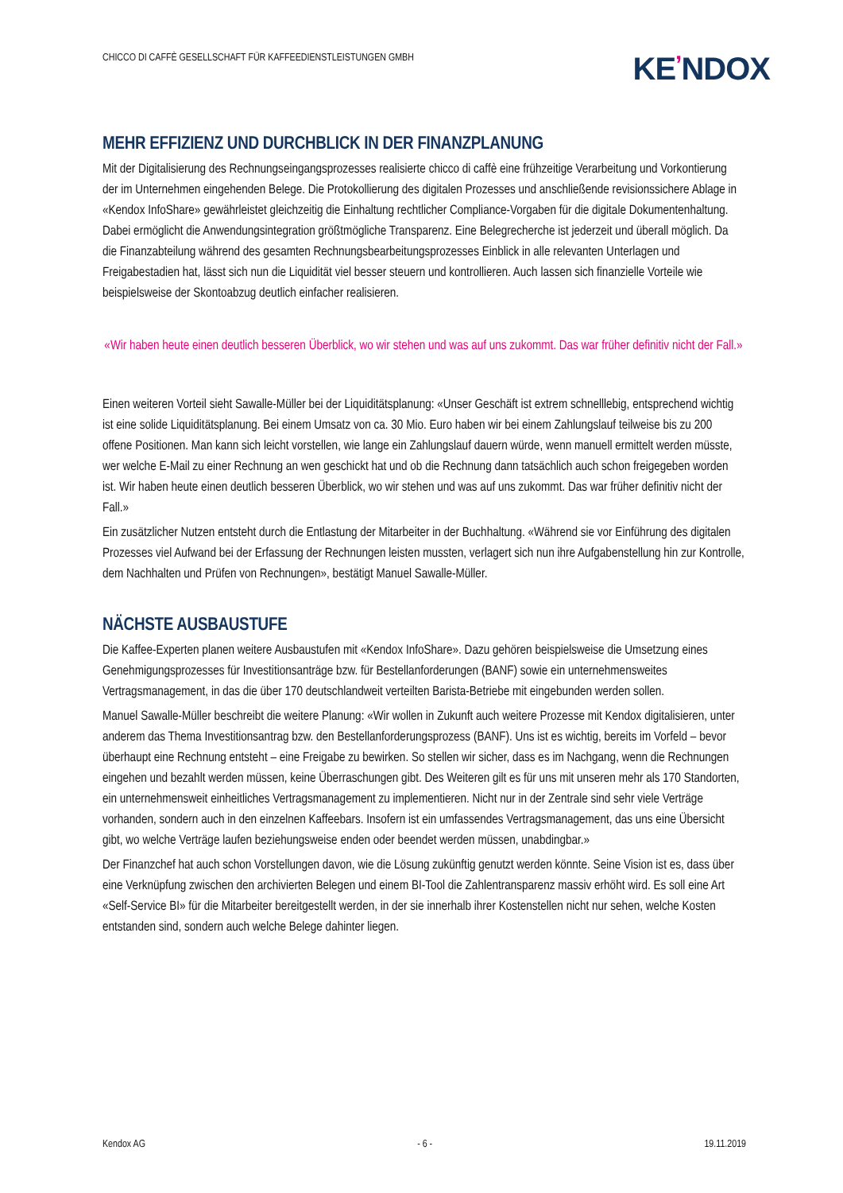CHICCO DI CAFFÈ GESELLSCHAFT FÜR KAFFEEDIENSTLEISTUNGEN GMBH
KE’NDOX
MEHR EFFIZIENZ UND DURCHBLICK IN DER FINANZPLANUNG
Mit der Digitalisierung des Rechnungseingangsprozesses realisierte chicco di caffè eine frühzeitige Verarbeitung und Vorkontierung der im Unternehmen eingehenden Belege. Die Protokollierung des digitalen Prozesses und anschließende revisionssichere Ablage in «Kendox InfoShare» gewährleistet gleichzeitig die Einhaltung rechtlicher Compliance-Vorgaben für die digitale Dokumentenhaltung. Dabei ermöglicht die Anwendungsintegration größtmögliche Transparenz. Eine Belegrecherche ist jederzeit und überall möglich. Da die Finanzabteilung während des gesamten Rechnungsbearbeitungsprozesses Einblick in alle relevanten Unterlagen und Freigabestadien hat, lässt sich nun die Liquidität viel besser steuern und kontrollieren. Auch lassen sich finanzielle Vorteile wie beispielsweise der Skontoabzug deutlich einfacher realisieren.
«Wir haben heute einen deutlich besseren Überblick, wo wir stehen und was auf uns zukommt. Das war früher definitiv nicht der Fall.»
Einen weiteren Vorteil sieht Sawalle-Müller bei der Liquiditätsplanung: «Unser Geschäft ist extrem schnelllebig, entsprechend wichtig ist eine solide Liquiditätsplanung. Bei einem Umsatz von ca. 30 Mio. Euro haben wir bei einem Zahlungslauf teilweise bis zu 200 offene Positionen. Man kann sich leicht vorstellen, wie lange ein Zahlungslauf dauern würde, wenn manuell ermittelt werden müsste, wer welche E-Mail zu einer Rechnung an wen geschickt hat und ob die Rechnung dann tatsächlich auch schon freigegeben worden ist. Wir haben heute einen deutlich besseren Überblick, wo wir stehen und was auf uns zukommt. Das war früher definitiv nicht der Fall.»
Ein zusätzlicher Nutzen entsteht durch die Entlastung der Mitarbeiter in der Buchhaltung. «Während sie vor Einführung des digitalen Prozesses viel Aufwand bei der Erfassung der Rechnungen leisten mussten, verlagert sich nun ihre Aufgabenstellung hin zur Kontrolle, dem Nachhalten und Prüfen von Rechnungen», bestätigt Manuel Sawalle-Müller.
NÄCHSTE AUSBAUSTUFE
Die Kaffee-Experten planen weitere Ausbaustufen mit «Kendox InfoShare». Dazu gehören beispielsweise die Umsetzung eines Genehmigungsprozesses für Investitionsanträge bzw. für Bestellanforderungen (BANF) sowie ein unternehmensweites Vertragsmanagement, in das die über 170 deutschlandweit verteilten Barista-Betriebe mit eingebunden werden sollen.
Manuel Sawalle-Müller beschreibt die weitere Planung: «Wir wollen in Zukunft auch weitere Prozesse mit Kendox digitalisieren, unter anderem das Thema Investitionsantrag bzw. den Bestellanforderungsprozess (BANF). Uns ist es wichtig, bereits im Vorfeld – bevor überhaupt eine Rechnung entsteht – eine Freigabe zu bewirken. So stellen wir sicher, dass es im Nachgang, wenn die Rechnungen eingehen und bezahlt werden müssen, keine Überraschungen gibt. Des Weiteren gilt es für uns mit unseren mehr als 170 Standorten, ein unternehmensweit einheitliches Vertragsmanagement zu implementieren. Nicht nur in der Zentrale sind sehr viele Verträge vorhanden, sondern auch in den einzelnen Kaffeebars. Insofern ist ein umfassendes Vertragsmanagement, das uns eine Übersicht gibt, wo welche Verträge laufen beziehungsweise enden oder beendet werden müssen, unabdingbar.»
Der Finanzchef hat auch schon Vorstellungen davon, wie die Lösung zukünftig genutzt werden könnte. Seine Vision ist es, dass über eine Verknüpfung zwischen den archivierten Belegen und einem BI-Tool die Zahlentransparenz massiv erhöht wird. Es soll eine Art «Self-Service BI» für die Mitarbeiter bereitgestellt werden, in der sie innerhalb ihrer Kostenstellen nicht nur sehen, welche Kosten entstanden sind, sondern auch welche Belege dahinter liegen.
Kendox AG - 6 - 19.11.2019